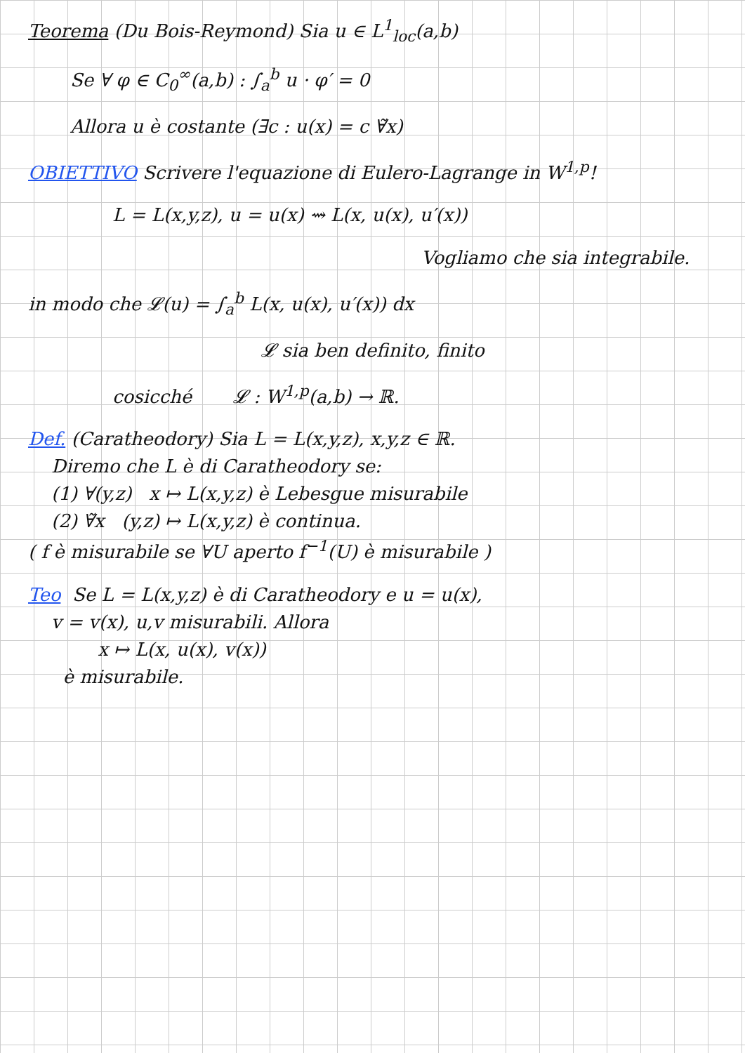Teorema (Du Bois-Reymond) Sia u ∈ L<sup>1</sup><sub>loc</sub>(a,b)
Se ∀ φ ∈ C<sub>0</sub><sup>∞</sup>(a,b) : ∫<sub>a</sub><sup>b</sup> u · φ′ = 0
Allora u è costante (∃c : u(x) = c ∀̃x)
OBIETTIVO Scrivere l'equazione di Eulero-Lagrange in W<sup>1,p</sup>!
L = L(x,y,z), u = u(x) ⇝ L(x, u(x), u′(x))
Vogliamo che sia integrabile.
in modo che 𝓛(u) = ∫<sub>a</sub><sup>b</sup> L(x, u(x), u′(x)) dx
𝓛 sia ben definito, finito
cosicché 𝓛 : W<sup>1,p</sup>(a,b) → ℝ.
Def. (Caratheodory) Sia L = L(x,y,z), x,y,z ∈ ℝ.
Diremo che L è di Caratheodory se:
(1) ∀(y,z) x ↦ L(x,y,z) è Lebesgue misurabile
(2) ∀̃x (y,z) ↦ L(x,y,z) è continua.
( f è misurabile se ∀U aperto f<sup>−1</sup>(U) è misurabile )
Teo Se L = L(x,y,z) è di Caratheodory e u = u(x),
v = v(x), u,v misurabili. Allora
x ↦ L(x, u(x), v(x))
è misurabile.